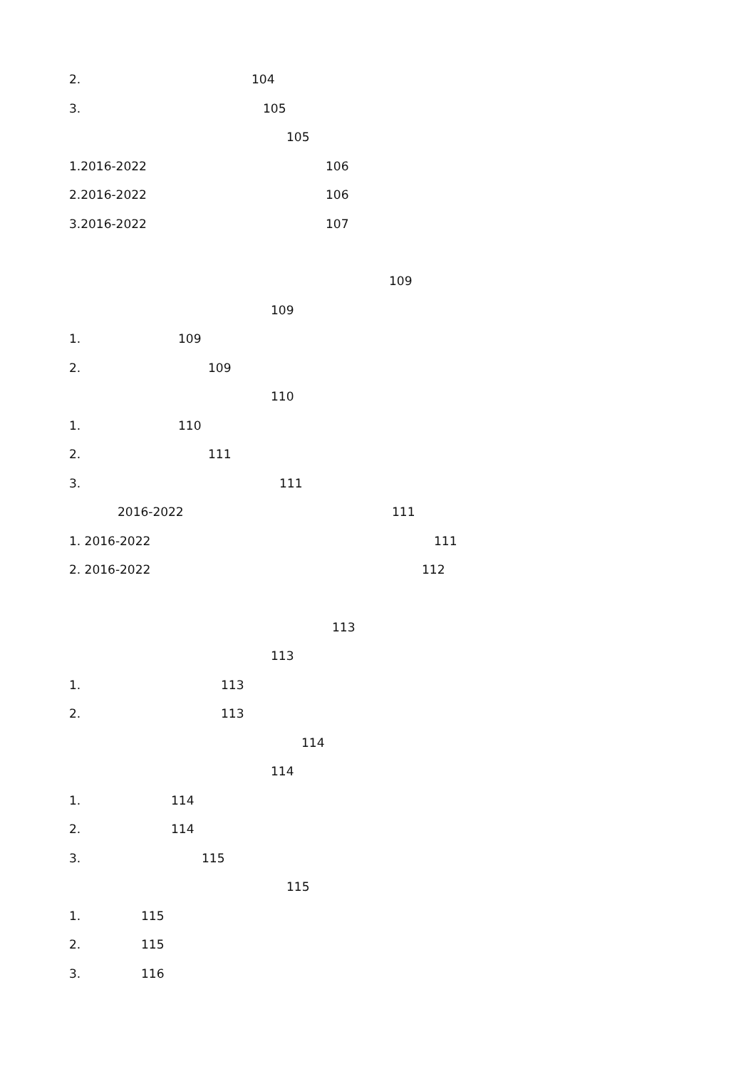2. 104
3. 105
105
1.2016-2022 106
2.2016-2022 106
3.2016-2022 107
109
109
1. 109
2. 109
110
1. 110
2. 111
3. 111
2016-2022 111
1. 2016-2022 111
2. 2016-2022 112
113
113
1. 113
2. 113
114
114
1. 114
2. 114
3. 115
115
1. 115
2. 115
3. 116